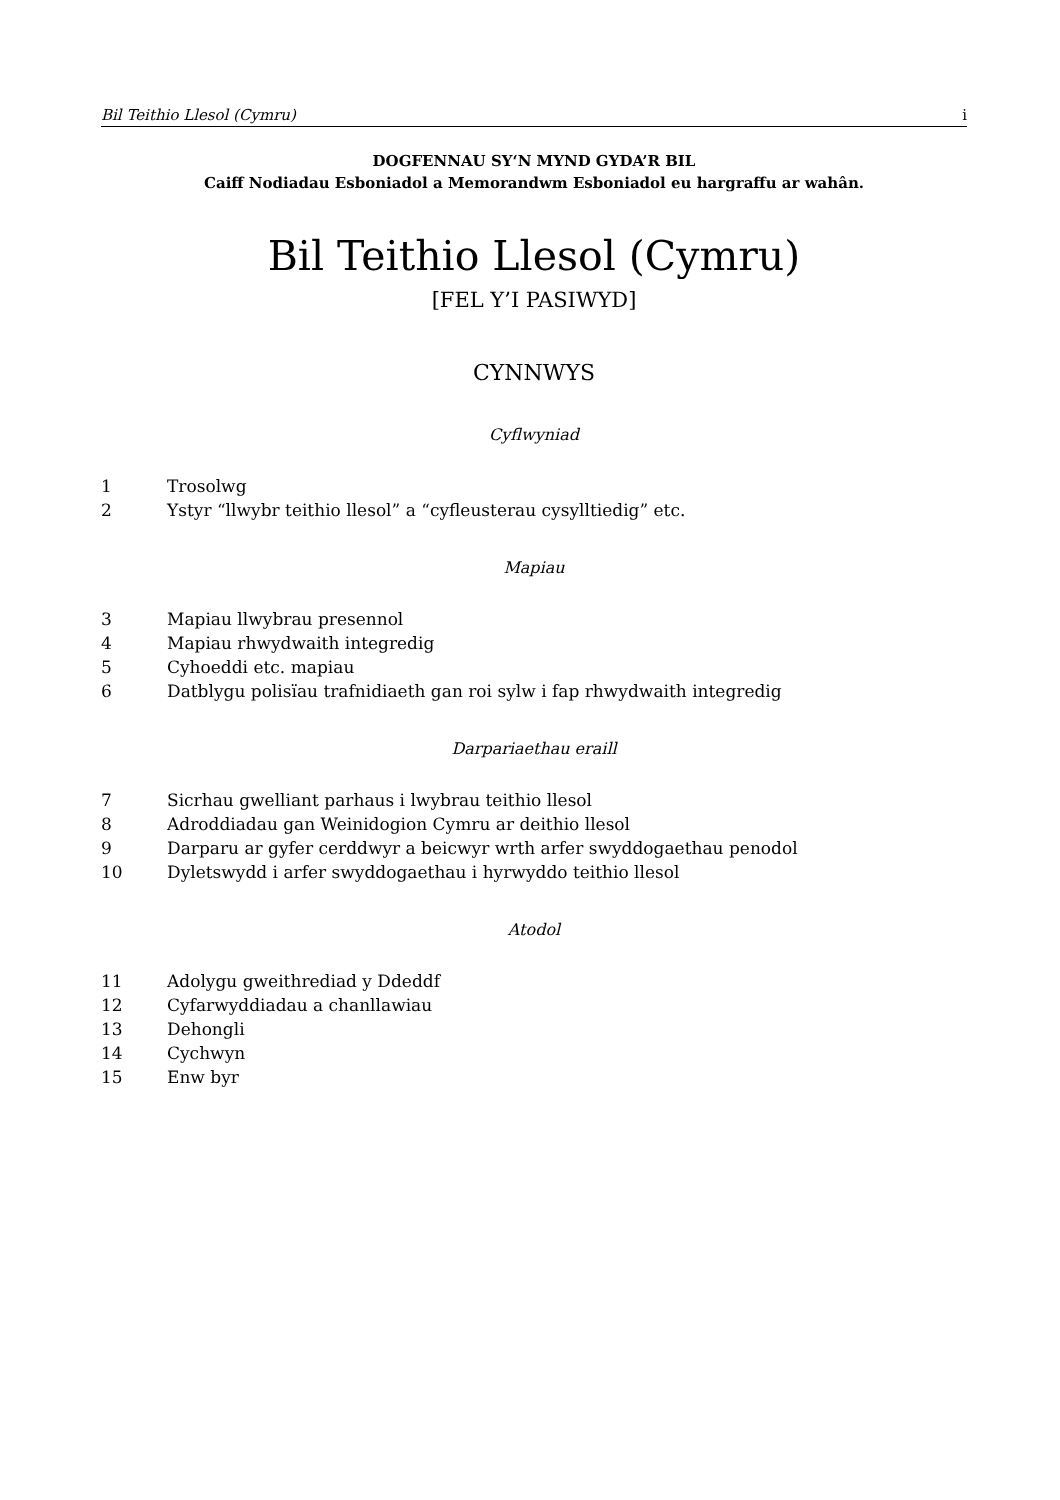Bil Teithio Llesol (Cymru) i
DOGFENNAU SY‘N MYND GYDA’R BIL
Caiff Nodiadau Esboniadol a Memorandwm Esboniadol eu hargraffu ar wahân.
Bil Teithio Llesol (Cymru)
[FEL Y’I PASIWYD]
CYNNWYS
Cyflwyniad
1 Trosolwg
2 Ystyr “llwybr teithio llesol” a “cyfleusterau cysylltiedig” etc.
Mapiau
3 Mapiau llwybrau presennol
4 Mapiau rhwydwaith integredig
5 Cyhoeddi etc. mapiau
6 Datblygu polisïau trafnidiaeth gan roi sylw i fap rhwydwaith integredig
Darpariaethau eraill
7 Sicrhau gwelliant parhaus i lwybrau teithio llesol
8 Adroddiadau gan Weinidogion Cymru ar deithio llesol
9 Darparu ar gyfer cerddwyr a beicwyr wrth arfer swyddogaethau penodol
10 Dyletswydd i arfer swyddogaethau i hyrwyddo teithio llesol
Atodol
11 Adolygu gweithrediad y Ddeddf
12 Cyfarwyddiadau a chanllawiau
13 Dehongli
14 Cychwyn
15 Enw byr